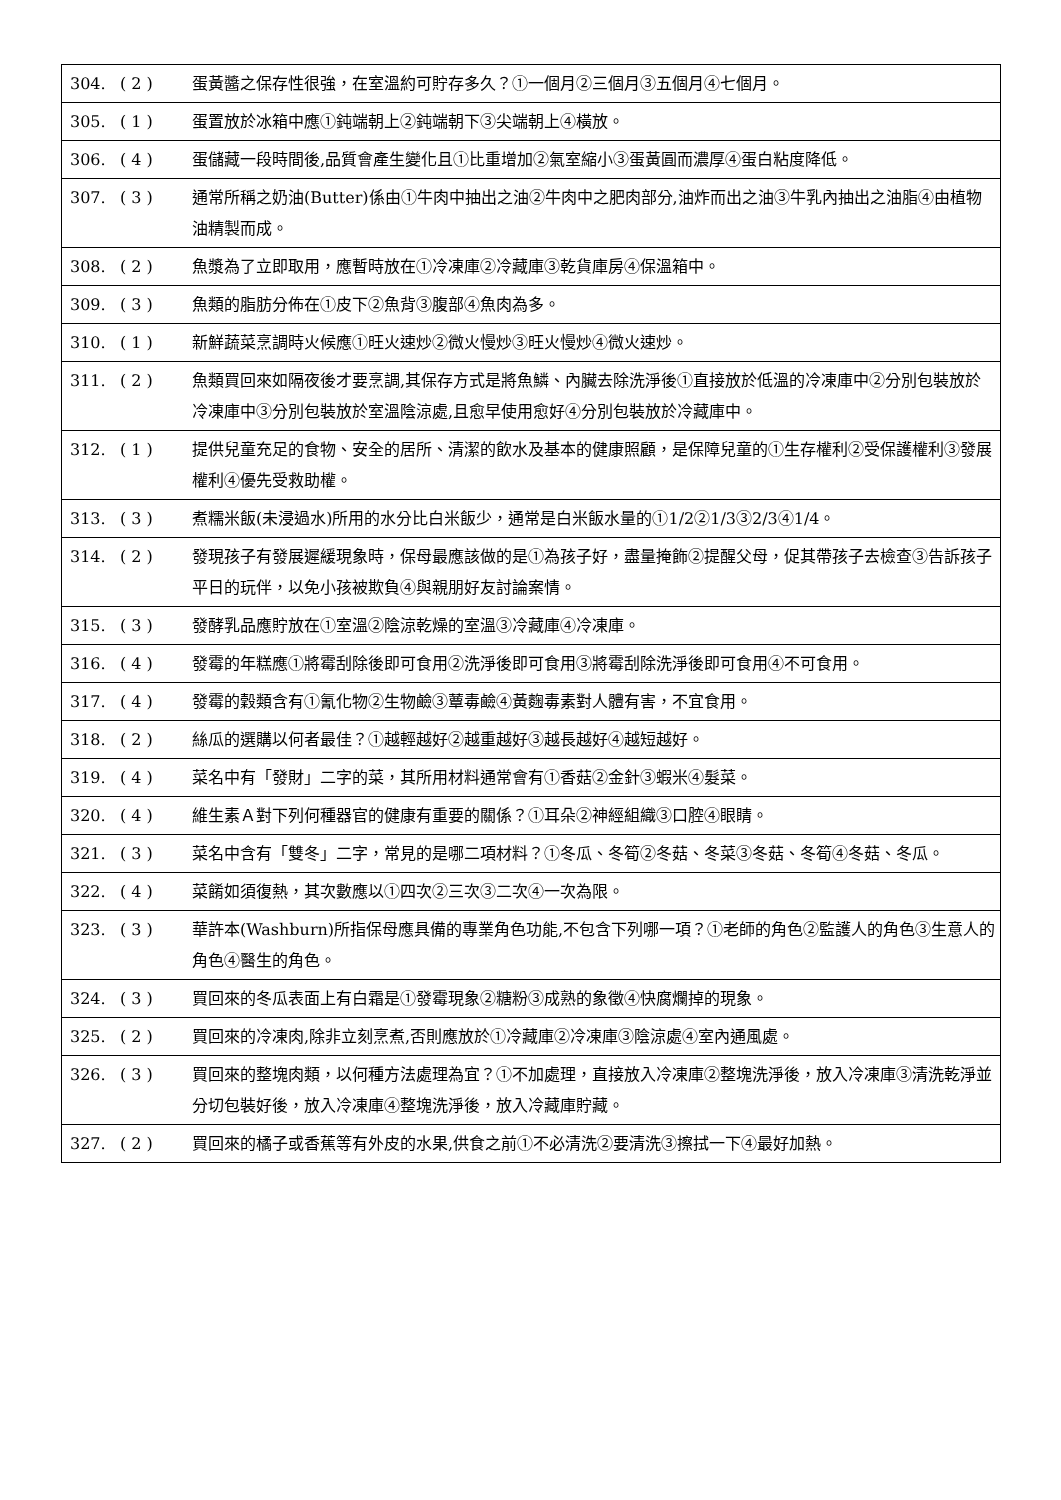| 304. | ( 2 ) | 蛋黃醬之保存性很強，在室溫約可貯存多久？①一個月②三個月③五個月④七個月。 |
| 305. | ( 1 ) | 蛋置放於冰箱中應①鈍端朝上②鈍端朝下③尖端朝上④橫放。 |
| 306. | ( 4 ) | 蛋儲藏一段時間後,品質會產生變化且①比重增加②氣室縮小③蛋黃圓而濃厚④蛋白粘度降低。 |
| 307. | ( 3 ) | 通常所稱之奶油(Butter)係由①牛肉中抽出之油②牛肉中之肥肉部分,油炸而出之油③牛乳內抽出之油脂④由植物油精製而成。 |
| 308. | ( 2 ) | 魚漿為了立即取用，應暫時放在①冷凍庫②冷藏庫③乾貨庫房④保溫箱中。 |
| 309. | ( 3 ) | 魚類的脂肪分佈在①皮下②魚背③腹部④魚肉為多。 |
| 310. | ( 1 ) | 新鮮蔬菜烹調時火候應①旺火速炒②微火慢炒③旺火慢炒④微火速炒。 |
| 311. | ( 2 ) | 魚類買回來如隔夜後才要烹調,其保存方式是將魚鱗、內臟去除洗淨後①直接放於低溫的冷凍庫中②分別包裝放於冷凍庫中③分別包裝放於室溫陰涼處,且愈早使用愈好④分別包裝放於冷藏庫中。 |
| 312. | ( 1 ) | 提供兒童充足的食物、安全的居所、清潔的飲水及基本的健康照顧，是保障兒童的①生存權利②受保護權利③發展權利④優先受救助權。 |
| 313. | ( 3 ) | 煮糯米飯(未浸過水)所用的水分比白米飯少，通常是白米飯水量的①1/2②1/3③2/3④1/4。 |
| 314. | ( 2 ) | 發現孩子有發展遲緩現象時，保母最應該做的是①為孩子好，盡量掩飾②提醒父母，促其帶孩子去檢查③告訴孩子平日的玩伴，以免小孩被欺負④與親朋好友討論案情。 |
| 315. | ( 3 ) | 發酵乳品應貯放在①室溫②陰涼乾燥的室溫③冷藏庫④冷凍庫。 |
| 316. | ( 4 ) | 發霉的年糕應①將霉刮除後即可食用②洗淨後即可食用③將霉刮除洗淨後即可食用④不可食用。 |
| 317. | ( 4 ) | 發霉的穀類含有①氰化物②生物鹼③蕈毒鹼④黃麴毒素對人體有害，不宜食用。 |
| 318. | ( 2 ) | 絲瓜的選購以何者最佳？①越輕越好②越重越好③越長越好④越短越好。 |
| 319. | ( 4 ) | 菜名中有「發財」二字的菜，其所用材料通常會有①香菇②金針③蝦米④髮菜。 |
| 320. | ( 4 ) | 維生素Ａ對下列何種器官的健康有重要的關係？①耳朵②神經組織③口腔④眼睛。 |
| 321. | ( 3 ) | 菜名中含有「雙冬」二字，常見的是哪二項材料？①冬瓜、冬筍②冬菇、冬菜③冬菇、冬筍④冬菇、冬瓜。 |
| 322. | ( 4 ) | 菜餚如須復熱，其次數應以①四次②三次③二次④一次為限。 |
| 323. | ( 3 ) | 華許本(Washburn)所指保母應具備的專業角色功能,不包含下列哪一項？①老師的角色②監護人的角色③生意人的角色④醫生的角色。 |
| 324. | ( 3 ) | 買回來的冬瓜表面上有白霜是①發霉現象②糖粉③成熟的象徵④快腐爛掉的現象。 |
| 325. | ( 2 ) | 買回來的冷凍肉,除非立刻烹煮,否則應放於①冷藏庫②冷凍庫③陰涼處④室內通風處。 |
| 326. | ( 3 ) | 買回來的整塊肉類，以何種方法處理為宜？①不加處理，直接放入冷凍庫②整塊洗淨後，放入冷凍庫③清洗乾淨並分切包裝好後，放入冷凍庫④整塊洗淨後，放入冷藏庫貯藏。 |
| 327. | ( 2 ) | 買回來的橘子或香蕉等有外皮的水果,供食之前①不必清洗②要清洗③擦拭一下④最好加熱。 |